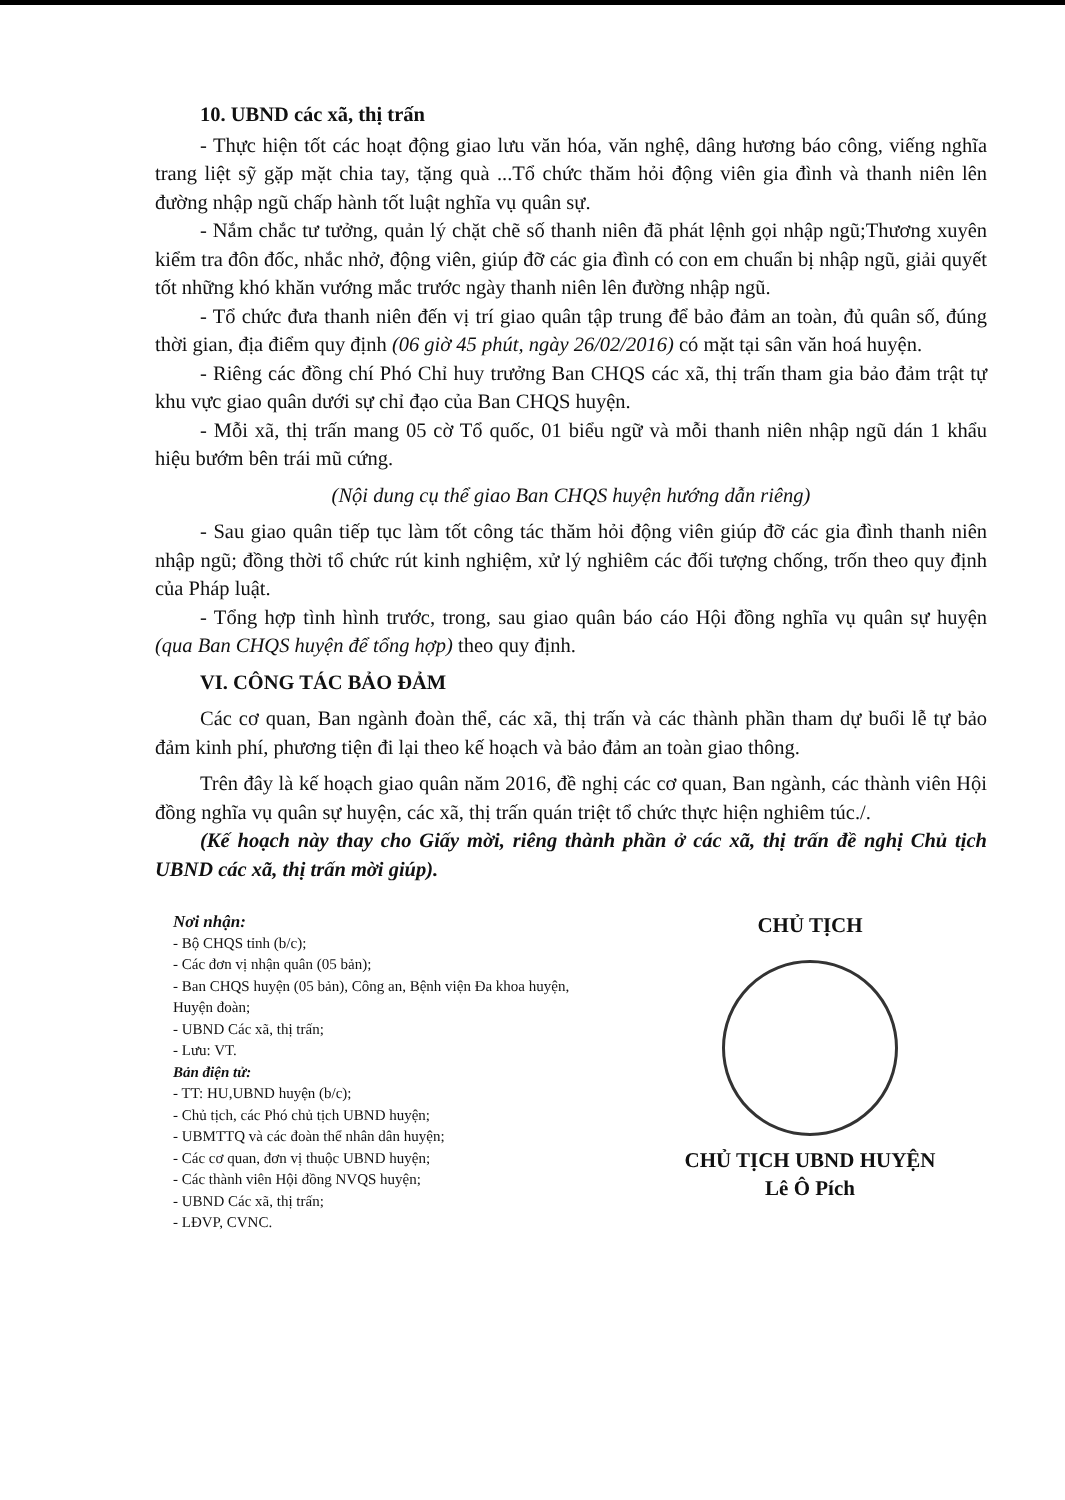10. UBND các xã, thị trấn
- Thực hiện tốt các hoạt động giao lưu văn hóa, văn nghệ, dâng hương báo công, viếng nghĩa trang liệt sỹ gặp mặt chia tay, tặng quà ...Tổ chức thăm hỏi động viên gia đình và thanh niên lên đường nhập ngũ chấp hành tốt luật nghĩa vụ quân sự.
- Nắm chắc tư tưởng, quản lý chặt chẽ số thanh niên đã phát lệnh gọi nhập ngũ;Thương xuyên kiểm tra đôn đốc, nhắc nhở, động viên, giúp đỡ các gia đình có con em chuẩn bị nhập ngũ, giải quyết tốt những khó khăn vướng mắc trước ngày thanh niên lên đường nhập ngũ.
- Tổ chức đưa thanh niên đến vị trí giao quân tập trung để bảo đảm an toàn, đủ quân số, đúng thời gian, địa điểm quy định (06 giờ 45 phút, ngày 26/02/2016) có mặt tại sân văn hoá huyện.
- Riêng các đồng chí Phó Chỉ huy trưởng Ban CHQS các xã, thị trấn tham gia bảo đảm trật tự khu vực giao quân dưới sự chỉ đạo của Ban CHQS huyện.
- Mỗi xã, thị trấn mang 05 cờ Tổ quốc, 01 biểu ngữ và mỗi thanh niên nhập ngũ dán 1 khẩu hiệu bướm bên trái mũ cứng.
(Nội dung cụ thể giao Ban CHQS huyện hướng dẫn riêng)
- Sau giao quân tiếp tục làm tốt công tác thăm hỏi động viên giúp đỡ các gia đình thanh niên nhập ngũ; đồng thời tổ chức rút kinh nghiệm, xử lý nghiêm các đối tượng chống, trốn theo quy định của Pháp luật.
- Tổng hợp tình hình trước, trong, sau giao quân báo cáo Hội đồng nghĩa vụ quân sự huyện (qua Ban CHQS huyện để tổng hợp) theo quy định.
VI. CÔNG TÁC BẢO ĐẢM
Các cơ quan, Ban ngành đoàn thể, các xã, thị trấn và các thành phần tham dự buổi lễ tự bảo đảm kinh phí, phương tiện đi lại theo kế hoạch và bảo đảm an toàn giao thông.
Trên đây là kế hoạch giao quân năm 2016, đề nghị các cơ quan, Ban ngành, các thành viên Hội đồng nghĩa vụ quân sự huyện, các xã, thị trấn quán triệt tổ chức thực hiện nghiêm túc./.
(Kế hoạch này thay cho Giấy mời, riêng thành phần ở các xã, thị trấn đề nghị Chủ tịch UBND các xã, thị trấn mời giúp).
Nơi nhận:
- Bộ CHQS tỉnh (b/c);
- Các đơn vị nhận quân (05 bản);
- Ban CHQS huyện (05 bản), Công an, Bệnh viện Đa khoa huyện, Huyện đoàn;
- UBND Các xã, thị trấn;
- Lưu: VT.
Bản điện tử:
- TT: HU,UBND huyện (b/c);
- Chủ tịch, các Phó chủ tịch UBND huyện;
- UBMTTQ và các đoàn thể nhân dân huyện;
- Các cơ quan, đơn vị thuộc UBND huyện;
- Các thành viên Hội đồng NVQS huyện;
- UBND Các xã, thị trấn;
- LĐVP, CVNC.
CHỦ TỊCH
CHỦ TỊCH UBND HUYỆN
Lê Ô Pích